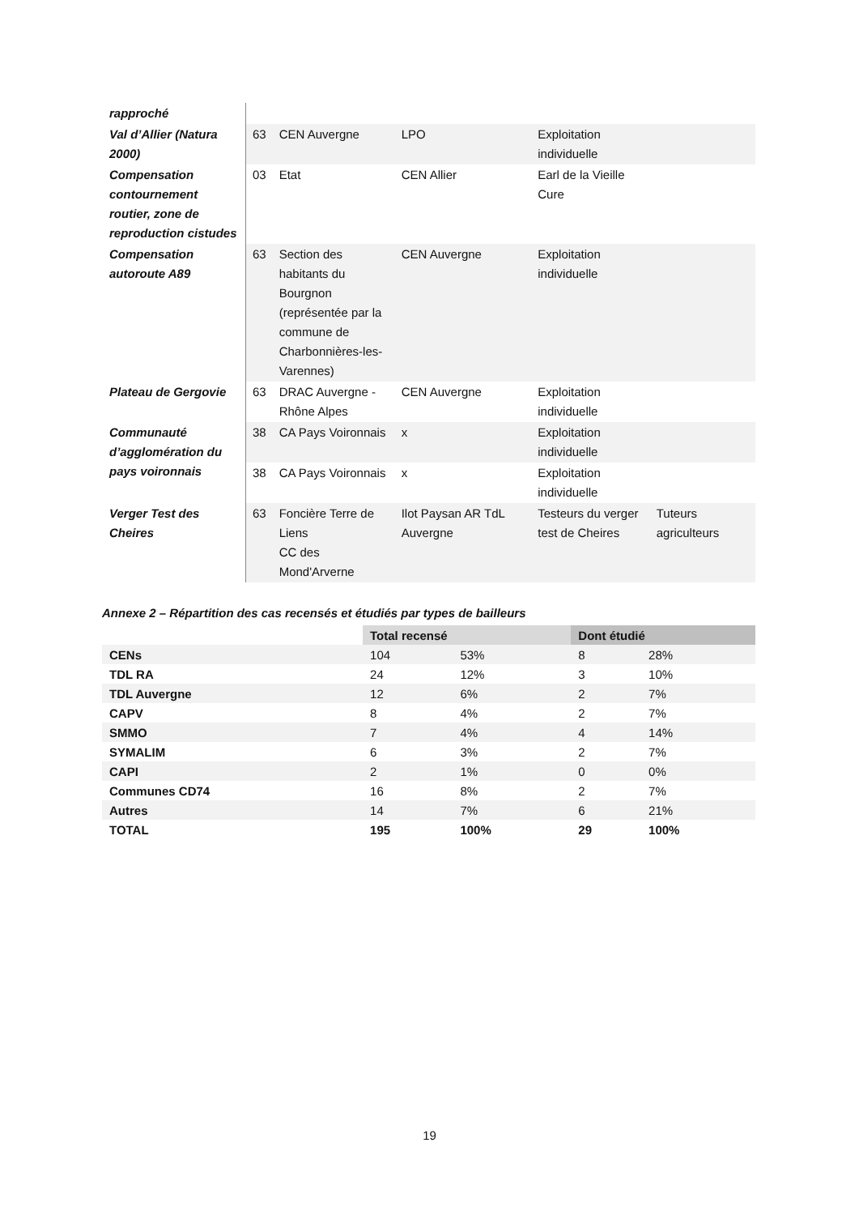| rapproché | | | | | |
| Val d’Allier (Natura 2000) | 63 | CEN Auvergne | LPO | Exploitation individuelle | |
| Compensation contournement routier, zone de reproduction cistudes | 03 | Etat | CEN Allier | Earl de la Vieille Cure | |
| Compensation autoroute A89 | 63 | Section des habitants du Bourgnon (représentée par la commune de Charbonnières-les-Varennes) | CEN Auvergne | Exploitation individuelle | |
| Plateau de Gergovie | 63 | DRAC Auvergne - Rhône Alpes | CEN Auvergne | Exploitation individuelle | |
| Communauté d’agglomération du pays voironnais | 38 | CA Pays Voironnais | x | Exploitation individuelle | |
| | 38 | CA Pays Voironnais | x | Exploitation individuelle | |
| Verger Test des Cheires | 63 | Foncière Terre de Liens CC des Mond'Arverne | Ilot Paysan AR TdL Auvergne | Testeurs du verger test de Cheires | Tuteurs agriculteurs |
Annexe 2 – Répartition des cas recensés et étudiés par types de bailleurs
| | Total recensé | | Dont étudié | |
| --- | --- | --- | --- | --- |
| CENs | 104 | 53% | 8 | 28% |
| TDL RA | 24 | 12% | 3 | 10% |
| TDL Auvergne | 12 | 6% | 2 | 7% |
| CAPV | 8 | 4% | 2 | 7% |
| SMMO | 7 | 4% | 4 | 14% |
| SYMALIM | 6 | 3% | 2 | 7% |
| CAPI | 2 | 1% | 0 | 0% |
| Communes CD74 | 16 | 8% | 2 | 7% |
| Autres | 14 | 7% | 6 | 21% |
| TOTAL | 195 | 100% | 29 | 100% |
19